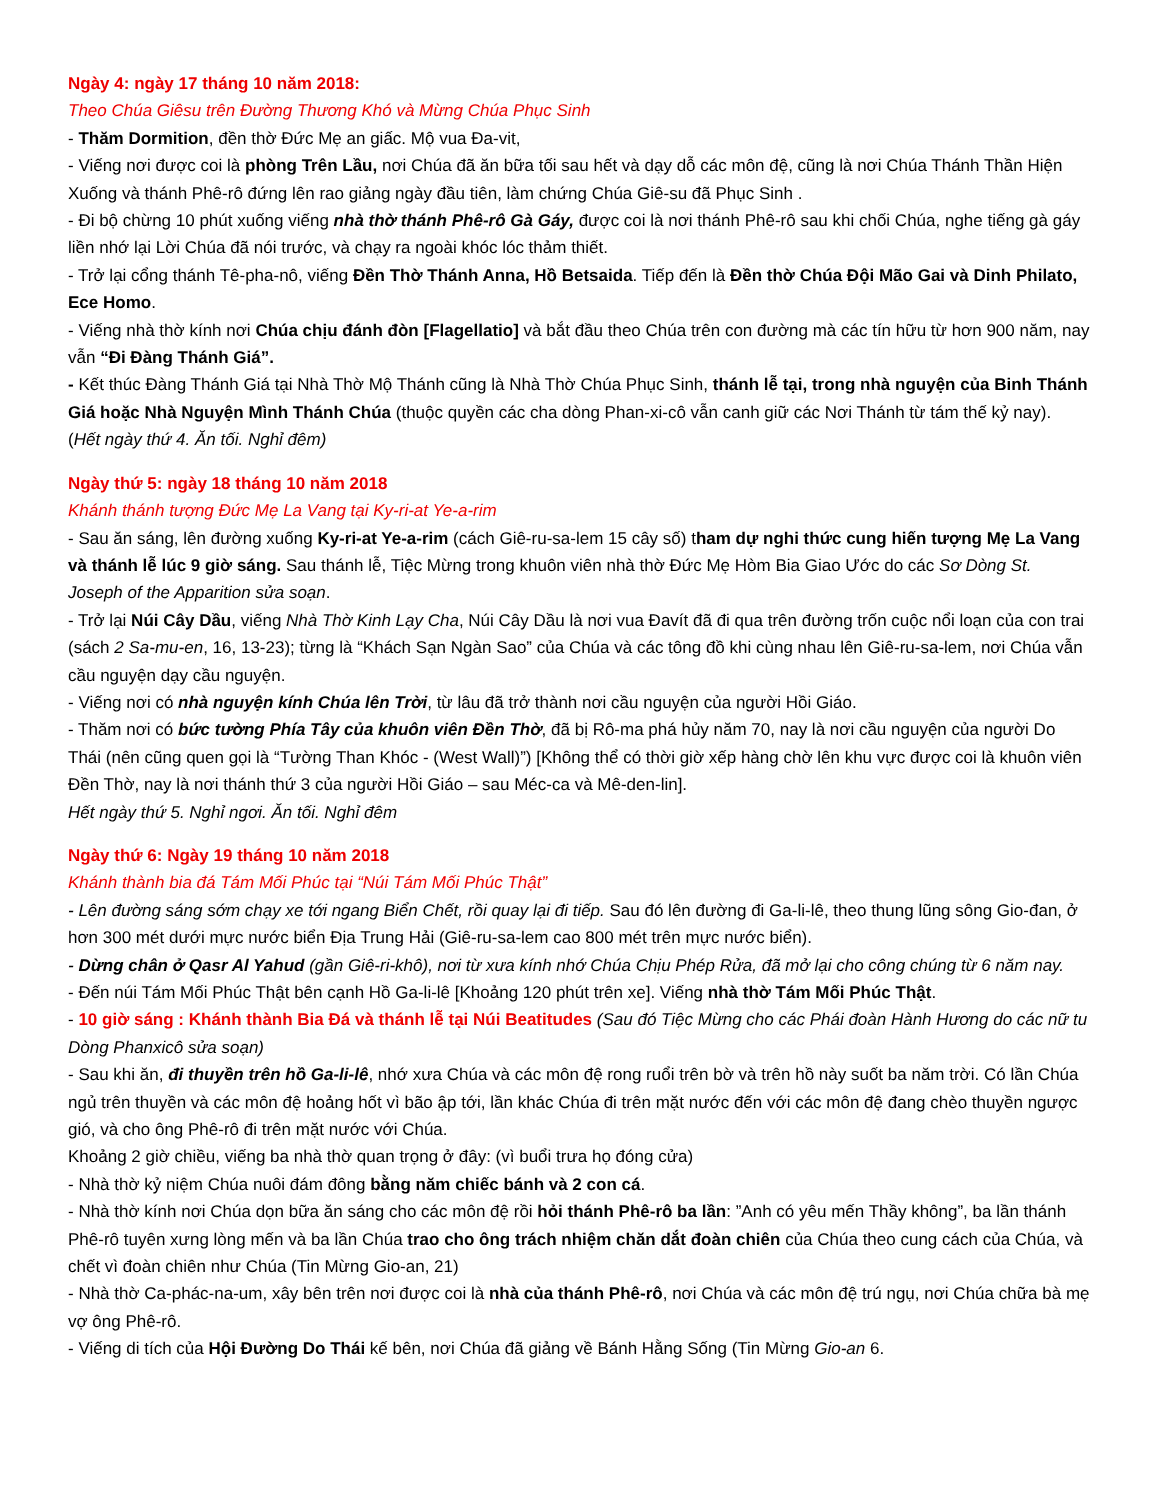Ngày 4: ngày 17 tháng 10 năm 2018:
Theo Chúa Giêsu trên Đường Thương Khó và Mừng Chúa Phục Sinh
- Thăm Dormition, đền thờ Đức Mẹ an giấc. Mộ vua Đa-vit,
- Viếng nơi được coi là phòng Trên Lầu, nơi Chúa đã ăn bữa tối sau hết và dạy dỗ các môn đệ, cũng là nơi Chúa Thánh Thần Hiện Xuống và thánh Phê-rô đứng lên rao giảng ngày đầu tiên, làm chứng Chúa Giê-su đã Phục Sinh .
- Đi bộ chừng 10 phút xuống viếng nhà thờ thánh Phê-rô Gà Gáy, được coi là nơi thánh Phê-rô sau khi chối Chúa, nghe tiếng gà gáy liền nhớ lại Lời Chúa đã nói trước, và chạy ra ngoài khóc lóc thảm thiết.
- Trở lại cổng thánh Tê-pha-nô, viếng Đền Thờ Thánh Anna, Hồ Betsaida. Tiếp đến là Đền thờ Chúa Đội Mão Gai và Dinh Philato, Ece Homo.
- Viếng nhà thờ kính nơi Chúa chịu đánh đòn [Flagellatio] và bắt đầu theo Chúa trên con đường mà các tín hữu từ hơn 900 năm, nay vẫn “Đi Đàng Thánh Giá”.
- Kết thúc Đàng Thánh Giá tại Nhà Thờ Mộ Thánh cũng là Nhà Thờ Chúa Phục Sinh, thánh lễ tại, trong nhà nguyện của Binh Thánh Giá hoặc Nhà Nguyện Mình Thánh Chúa (thuộc quyền các cha dòng Phan-xi-cô vẫn canh giữ các Nơi Thánh từ tám thế kỷ nay).
(Hết ngày thứ 4. Ăn tối. Nghỉ đêm)
Ngày thứ 5: ngày 18 tháng 10 năm 2018
Khánh thánh tượng Đức Mẹ La Vang tại Ky-ri-at Ye-a-rim
- Sau ăn sáng, lên đường xuống Ky-ri-at Ye-a-rim (cách Giê-ru-sa-lem 15 cây số) tham dự nghi thức cung hiến tượng Mẹ La Vang và thánh lễ lúc 9 giờ sáng. Sau thánh lễ, Tiệc Mừng trong khuôn viên nhà thờ Đức Mẹ Hòm Bia Giao Ước do các Sơ Dòng St. Joseph of the Apparition sửa soạn.
- Trở lại Núi Cây Dầu, viếng Nhà Thờ Kinh Lạy Cha, Núi Cây Dầu là nơi vua Đavít đã đi qua trên đường trốn cuộc nổi loạn của con trai (sách 2 Sa-mu-en, 16, 13-23); từng là “Khách Sạn Ngàn Sao” của Chúa và các tông đồ khi cùng nhau lên Giê-ru-sa-lem, nơi Chúa vẫn cầu nguyện dạy cầu nguyện.
- Viếng nơi có nhà nguyện kính Chúa lên Trời, từ lâu đã trở thành nơi cầu nguyện của người Hồi Giáo.
- Thăm nơi có bức tường Phía Tây của khuôn viên Đền Thờ, đã bị Rô-ma phá hủy năm 70, nay là nơi cầu nguyện của người Do Thái (nên cũng quen gọi là “Tường Than Khóc - (West Wall)”) [Không thể có thời giờ xếp hàng chờ lên khu vực được coi là khuôn viên Đền Thờ, nay là nơi thánh thứ 3 của người Hồi Giáo – sau Méc-ca và Mê-den-lin].
Hết ngày thứ 5. Nghỉ ngơi. Ăn tối. Nghỉ đêm
Ngày thứ 6: Ngày 19 tháng 10 năm 2018
Khánh thành bia đá Tám Mối Phúc tại “Núi Tám Mối Phúc Thật”
- Lên đường sáng sớm chạy xe tới ngang Biển Chết, rồi quay lại đi tiếp. Sau đó lên đường đi Ga-li-lê, theo thung lũng sông Gio-đan, ở hơn 300 mét dưới mực nước biển Địa Trung Hải (Giê-ru-sa-lem cao 800 mét trên mực nước biển).
- Dừng chân ở Qasr Al Yahud (gần Giê-ri-khô), nơi từ xưa kính nhớ Chúa Chịu Phép Rửa, đã mở lại cho công chúng từ 6 năm nay.
- Đến núi Tám Mối Phúc Thật bên cạnh Hồ Ga-li-lê [Khoảng 120 phút trên xe]. Viếng nhà thờ Tám Mối Phúc Thật.
- 10 giờ sáng : Khánh thành Bia Đá và thánh lễ tại Núi Beatitudes (Sau đó Tiệc Mừng cho các Phái đoàn Hành Hương do các nữ tu Dòng Phanxicô sửa soạn)
- Sau khi ăn, đi thuyền trên hồ Ga-li-lê, nhớ xưa Chúa và các môn đệ rong ruổi trên bờ và trên hồ này suốt ba năm trời. Có lần Chúa ngủ trên thuyền và các môn đệ hoảng hốt vì bão ập tới, lần khác Chúa đi trên mặt nước đến với các môn đệ đang chèo thuyền ngược gió, và cho ông Phê-rô đi trên mặt nước với Chúa.
Khoảng 2 giờ chiều, viếng ba nhà thờ quan trọng ở đây: (vì buổi trưa họ đóng cửa)
- Nhà thờ kỷ niệm Chúa nuôi đám đông bằng năm chiếc bánh và 2 con cá.
- Nhà thờ kính nơi Chúa dọn bữa ăn sáng cho các môn đệ rồi hỏi thánh Phê-rô ba lần: ”Anh có yêu mến Thầy không”, ba lần thánh Phê-rô tuyên xưng lòng mến và ba lần Chúa trao cho ông trách nhiệm chăn dắt đoàn chiên của Chúa theo cung cách của Chúa, và chết vì đoàn chiên như Chúa (Tin Mừng Gio-an, 21)
- Nhà thờ Ca-phác-na-um, xây bên trên nơi được coi là nhà của thánh Phê-rô, nơi Chúa và các môn đệ trú ngụ, nơi Chúa chữa bà mẹ vợ ông Phê-rô.
- Viếng di tích của Hội Đường Do Thái kế bên, nơi Chúa đã giảng về Bánh Hằng Sống (Tin Mừng Gio-an 6.